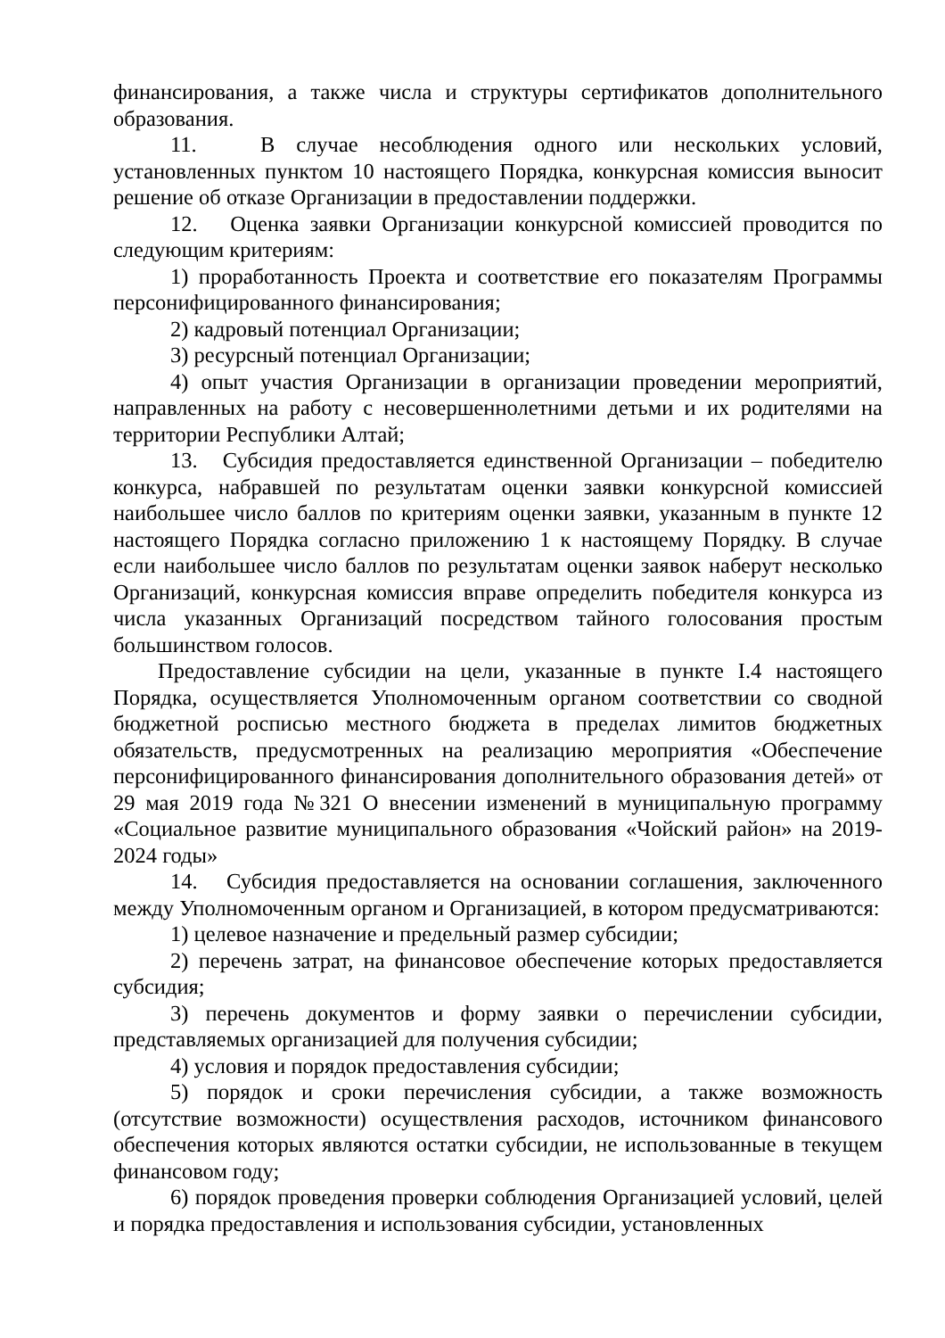финансирования, а также числа и структуры сертификатов дополнительного образования.
11. В случае несоблюдения одного или нескольких условий, установленных пунктом 10 настоящего Порядка, конкурсная комиссия выносит решение об отказе Организации в предоставлении поддержки.
12. Оценка заявки Организации конкурсной комиссией проводится по следующим критериям:
1) проработанность Проекта и соответствие его показателям Программы персонифицированного финансирования;
2) кадровый потенциал Организации;
3) ресурсный потенциал Организации;
4) опыт участия Организации в организации проведении мероприятий, направленных на работу с несовершеннолетними детьми и их родителями на территории Республики Алтай;
13. Субсидия предоставляется единственной Организации – победителю конкурса, набравшей по результатам оценки заявки конкурсной комиссией наибольшее число баллов по критериям оценки заявки, указанным в пункте 12 настоящего Порядка согласно приложению 1 к настоящему Порядку. В случае если наибольшее число баллов по результатам оценки заявок наберут несколько Организаций, конкурсная комиссия вправе определить победителя конкурса из числа указанных Организаций посредством тайного голосования простым большинством голосов.
Предоставление субсидии на цели, указанные в пункте I.4 настоящего Порядка, осуществляется Уполномоченным органом соответствии со сводной бюджетной росписью местного бюджета в пределах лимитов бюджетных обязательств, предусмотренных на реализацию мероприятия «Обеспечение персонифицированного финансирования дополнительного образования детей» от 29 мая 2019 года №321 О внесении изменений в муниципальную программу «Социальное развитие муниципального образования «Чойский район» на 2019-2024 годы»
14. Субсидия предоставляется на основании соглашения, заключенного между Уполномоченным органом и Организацией, в котором предусматриваются:
1) целевое назначение и предельный размер субсидии;
2) перечень затрат, на финансовое обеспечение которых предоставляется субсидия;
3) перечень документов и форму заявки о перечислении субсидии, представляемых организацией для получения субсидии;
4) условия и порядок предоставления субсидии;
5) порядок и сроки перечисления субсидии, а также возможность (отсутствие возможности) осуществления расходов, источником финансового обеспечения которых являются остатки субсидии, не использованные в текущем финансовом году;
6) порядок проведения проверки соблюдения Организацией условий, целей и порядка предоставления и использования субсидии, установленных